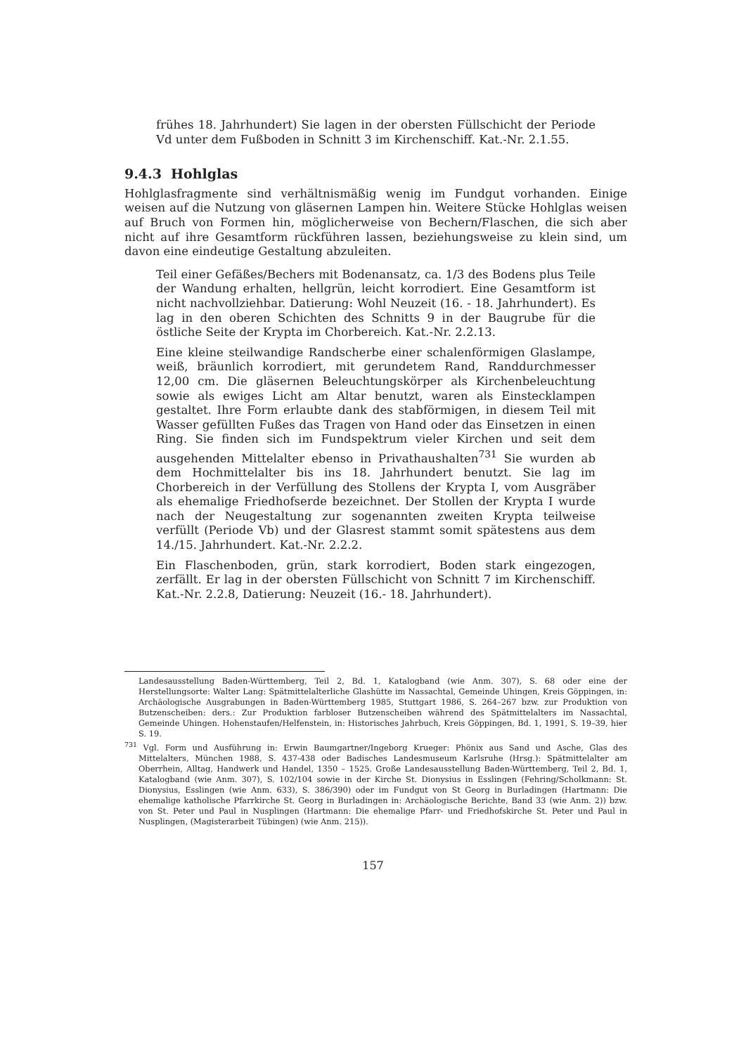frühes 18. Jahrhundert) Sie lagen in der obersten Füllschicht der Periode Vd unter dem Fußboden in Schnitt 3 im Kirchenschiff. Kat.-Nr. 2.1.55.
9.4.3 Hohlglas
Hohlglasfragmente sind verhältnismäßig wenig im Fundgut vorhanden. Einige weisen auf die Nutzung von gläsernen Lampen hin. Weitere Stücke Hohlglas weisen auf Bruch von Formen hin, möglicherweise von Bechern/Flaschen, die sich aber nicht auf ihre Gesamtform rückführen lassen, beziehungsweise zu klein sind, um davon eine eindeutige Gestaltung abzuleiten.
Teil einer Gefäßes/Bechers mit Bodenansatz, ca. 1/3 des Bodens plus Teile der Wandung erhalten, hellgrün, leicht korrodiert. Eine Gesamtform ist nicht nachvollziehbar. Datierung: Wohl Neuzeit (16. - 18. Jahrhundert). Es lag in den oberen Schichten des Schnitts 9 in der Baugrube für die östliche Seite der Krypta im Chorbereich. Kat.-Nr. 2.2.13.
Eine kleine steilwandige Randscherbe einer schalenförmigen Glaslampe, weiß, bräunlich korrodiert, mit gerundetem Rand, Randdurchmesser 12,00 cm. Die gläsernen Beleuchtungskörper als Kirchenbeleuchtung sowie als ewiges Licht am Altar benutzt, waren als Einstecklampen gestaltet. Ihre Form erlaubte dank des stabförmigen, in diesem Teil mit Wasser gefüllten Fußes das Tragen von Hand oder das Einsetzen in einen Ring. Sie finden sich im Fundspektrum vieler Kirchen und seit dem ausgehenden Mittelalter ebenso in Privathaushalten<sup>731</sup> Sie wurden ab dem Hochmittelalter bis ins 18. Jahrhundert benutzt. Sie lag im Chorbereich in der Verfüllung des Stollens der Krypta I, vom Ausgräber als ehemalige Friedhofserde bezeichnet. Der Stollen der Krypta I wurde nach der Neugestaltung zur sogenannten zweiten Krypta teilweise verfüllt (Periode Vb) und der Glasrest stammt somit spätestens aus dem 14./15. Jahrhundert. Kat.-Nr. 2.2.2.
Ein Flaschenboden, grün, stark korrodiert, Boden stark eingezogen, zerfällt. Er lag in der obersten Füllschicht von Schnitt 7 im Kirchenschiff. Kat.-Nr. 2.2.8, Datierung: Neuzeit (16.- 18. Jahrhundert).
Landesausstellung Baden-Württemberg, Teil 2, Bd. 1, Katalogband (wie Anm. 307), S. 68 oder eine der Herstellungsorte: Walter Lang: Spätmittelalterliche Glashütte im Nassachtal, Gemeinde Uhingen, Kreis Göppingen, in: Archäologische Ausgrabungen in Baden-Württemberg 1985, Stuttgart 1986, S. 264–267 bzw. zur Produktion von Butzenscheiben: ders.: Zur Produktion farbloser Butzenscheiben während des Spätmittelalters im Nassachtal, Gemeinde Uhingen. Hohenstaufen/Helfenstein, in: Historisches Jahrbuch, Kreis Göppingen, Bd. 1, 1991, S. 19–39, hier S. 19.
<sup>731</sup> Vgl. Form und Ausführung in: Erwin Baumgartner/Ingeborg Krueger: Phönix aus Sand und Asche, Glas des Mittelalters, München 1988, S. 437-438 oder Badisches Landesmuseum Karlsruhe (Hrsg.): Spätmittelalter am Oberrhein, Alltag, Handwerk und Handel, 1350 – 1525. Große Landesausstellung Baden-Württemberg, Teil 2, Bd. 1, Katalogband (wie Anm. 307), S. 102/104 sowie in der Kirche St. Dionysius in Esslingen (Fehring/Scholkmann: St. Dionysius, Esslingen (wie Anm. 633), S. 386/390) oder im Fundgut von St Georg in Burladingen (Hartmann: Die ehemalige katholische Pfarrkirche St. Georg in Burladingen in: Archäologische Berichte, Band 33 (wie Anm. 2)) bzw. von St. Peter und Paul in Nusplingen (Hartmann: Die ehemalige Pfarr- und Friedhofskirche St. Peter und Paul in Nusplingen, (Magisterarbeit Tübingen) (wie Anm. 215)).
157